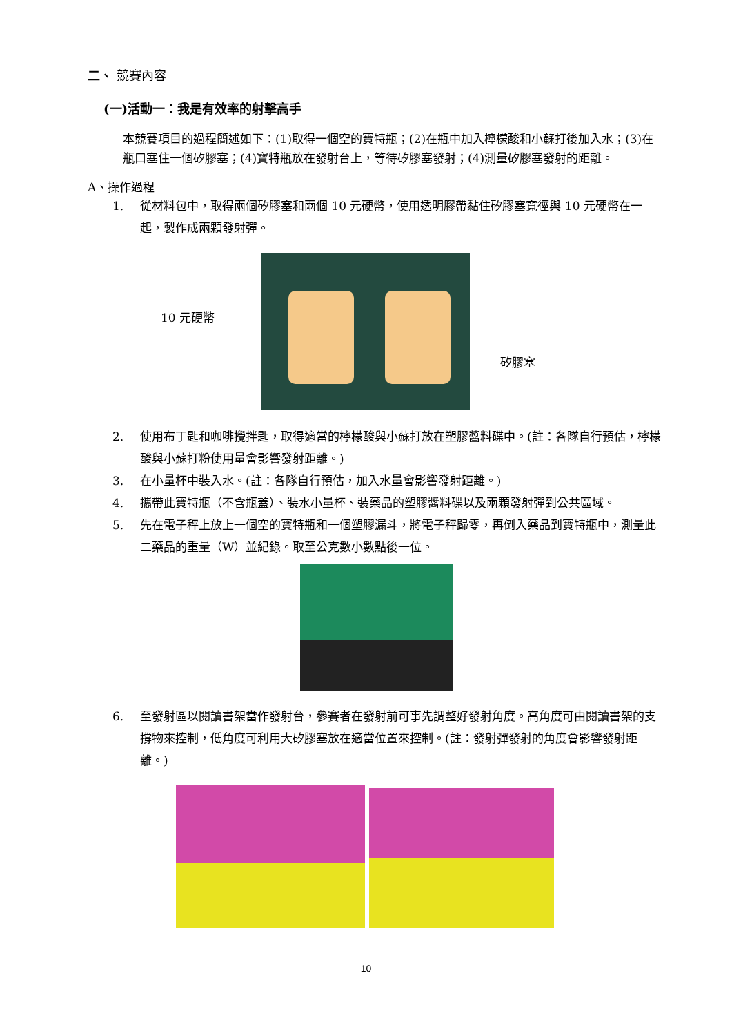二、 競賽內容
(一)活動一：我是有效率的射擊高手
本競賽項目的過程簡述如下：(1)取得一個空的寶特瓶；(2)在瓶中加入檸檬酸和小蘇打後加入水；(3)在瓶口塞住一個矽膠塞；(4)寶特瓶放在發射台上，等待矽膠塞發射；(4)測量矽膠塞發射的距離。
A、操作過程
1. 從材料包中，取得兩個矽膠塞和兩個 10 元硬幣，使用透明膠帶黏住矽膠塞寬徑與 10 元硬幣在一起，製作成兩顆發射彈。
10 元硬幣
矽膠塞
2. 使用布丁匙和咖啡攪拌匙，取得適當的檸檬酸與小蘇打放在塑膠醬料碟中。(註：各隊自行預估，檸檬酸與小蘇打粉使用量會影響發射距離。)
3. 在小量杯中裝入水。(註：各隊自行預估，加入水量會影響發射距離。)
4. 攜帶此寶特瓶（不含瓶蓋）、裝水小量杯、裝藥品的塑膠醬料碟以及兩顆發射彈到公共區域。
5. 先在電子秤上放上一個空的寶特瓶和一個塑膠漏斗，將電子秤歸零，再倒入藥品到寶特瓶中，測量此二藥品的重量（W）並紀錄。取至公克數小數點後一位。
6. 至發射區以閱讀書架當作發射台，參賽者在發射前可事先調整好發射角度。高角度可由閱讀書架的支撐物來控制，低角度可利用大矽膠塞放在適當位置來控制。(註：發射彈發射的角度會影響發射距離。)
10